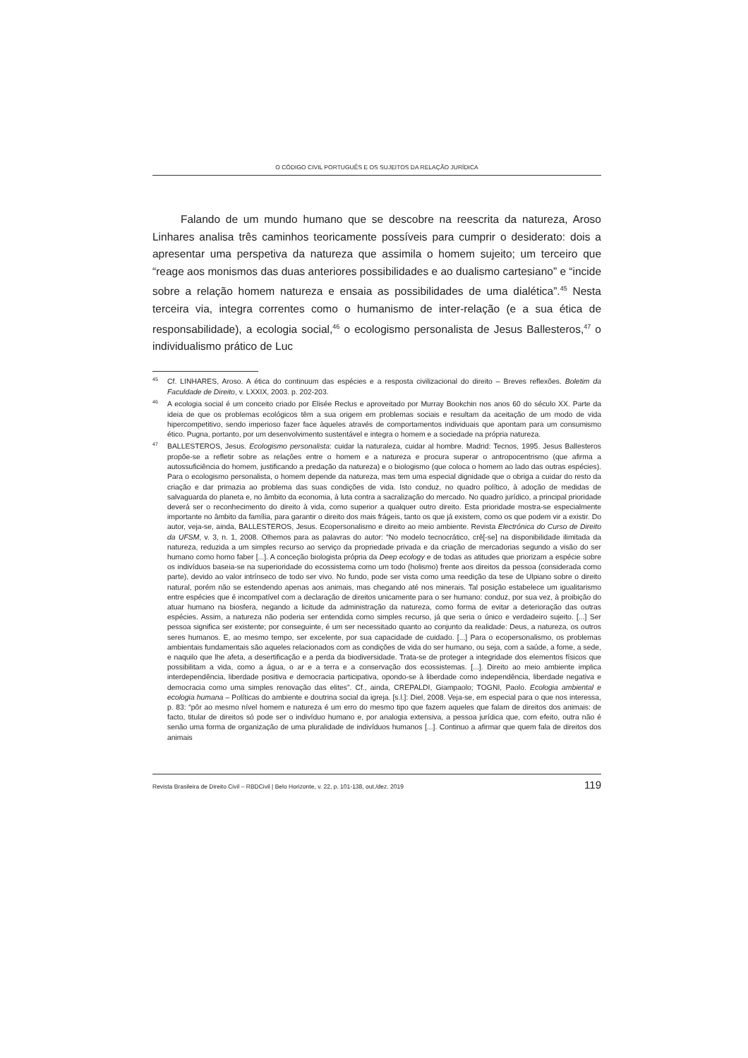O CÓDIGO CIVIL PORTUGUÊS E OS SUJEITOS DA RELAÇÃO JURÍDICA
Falando de um mundo humano que se descobre na reescrita da natureza, Aroso Linhares analisa três caminhos teoricamente possíveis para cumprir o desiderato: dois a apresentar uma perspetiva da natureza que assimila o homem sujeito; um terceiro que “reage aos monismos das duas anteriores possibilidades e ao dualismo cartesiano” e “incide sobre a relação homem natureza e ensaia as possibilidades de uma dialética”.<sup>45</sup> Nesta terceira via, integra correntes como o humanismo de inter-relação (e a sua ética de responsabilidade), a ecologia social,<sup>46</sup> o ecologismo personalista de Jesus Ballesteros,<sup>47</sup> o individualismo prático de Luc
<sup>45</sup> Cf. LINHARES, Aroso. A ética do continuum das espécies e a resposta civilizacional do direito – Breves reflexões. Boletim da Faculdade de Direito, v. LXXIX, 2003. p. 202-203.
<sup>46</sup> A ecologia social é um conceito criado por Elisée Reclus e aproveitado por Murray Bookchin nos anos 60 do século XX. Parte da ideia de que os problemas ecológicos têm a sua origem em problemas sociais e resultam da aceitação de um modo de vida hipercompetitivo, sendo imperioso fazer face àqueles através de comportamentos individuais que apontam para um consumismo ético. Pugna, portanto, por um desenvolvimento sustentável e integra o homem e a sociedade na própria natureza.
<sup>47</sup>BALLESTEROS, Jesus. Ecologismo personalista: cuidar la naturaleza, cuidar al hombre. Madrid: Tecnos, 1995. Jesus Ballesteros propõe-se a refletir sobre as relações entre o homem e a natureza e procura superar o antropocentrismo (que afirma a autossuficiência do homem, justificando a predação da natureza) e o biologismo (que coloca o homem ao lado das outras espécies). Para o ecologismo personalista, o homem depende da natureza, mas tem uma especial dignidade que o obriga a cuidar do resto da criação e dar primazia ao problema das suas condições de vida. Isto conduz, no quadro político, à adoção de medidas de salvaguarda do planeta e, no âmbito da economia, à luta contra a sacralização do mercado. No quadro jurídico, a principal prioridade deverá ser o reconhecimento do direito à vida, como superior a qualquer outro direito. Esta prioridade mostra-se especialmente importante no âmbito da família, para garantir o direito dos mais frágeis, tanto os que já existem, como os que podem vir a existir. Do autor, veja-se, ainda, BALLESTEROS, Jesus. Ecopersonalismo e direito ao meio ambiente. Revista Electrónica do Curso de Direito da UFSM, v. 3, n. 1, 2008. Olhemos para as palavras do autor: “No modelo tecnocrático, crê[-se] na disponibilidade ilimitada da natureza, reduzida a um simples recurso ao serviço da propriedade privada e da criação de mercadorias segundo a visão do ser humano como homo faber [...]. A conceção biologista própria da Deep ecology e de todas as atitudes que priorizam a espécie sobre os indivíduos baseia-se na superioridade do ecossistema como um todo (holismo) frente aos direitos da pessoa (considerada como parte), devido ao valor intrínseco de todo ser vivo. No fundo, pode ser vista como uma reedição da tese de Ulpiano sobre o direito natural, porém não se estendendo apenas aos animais, mas chegando até nos minerais. Tal posição estabelece um igualitarismo entre espécies que é incompatível com a declaração de direitos unicamente para o ser humano: conduz, por sua vez, à proibição do atuar humano na biosfera, negando a licitude da administração da natureza, como forma de evitar a deterioração das outras espécies. Assim, a natureza não poderia ser entendida como simples recurso, já que seria o único e verdadeiro sujeito. [...] Ser pessoa significa ser existente; por conseguinte, é um ser necessitado quanto ao conjunto da realidade: Deus, a natureza, os outros seres humanos. E, ao mesmo tempo, ser excelente, por sua capacidade de cuidado. [...] Para o ecopersonalismo, os problemas ambientais fundamentais são aqueles relacionados com as condições de vida do ser humano, ou seja, com a saúde, a fome, a sede, e naquilo que lhe afeta, a desertificação e a perda da biodiversidade. Trata-se de proteger a integridade dos elementos físicos que possibilitam a vida, como a água, o ar e a terra e a conservação dos ecossistemas. [...]. Direito ao meio ambiente implica interdependência, liberdade positiva e democracia participativa, opondo-se à liberdade como independência, liberdade negativa e democracia como uma simples renovação das elites”. Cf., ainda, CREPALDI, Giampaolo; TOGNI, Paolo. Ecologia ambiental e ecologia humana – Políticas do ambiente e doutrina social da igreja. [s.l.]: Diel, 2008. Veja-se, em especial para o que nos interessa, p. 83: “pôr ao mesmo nível homem e natureza é um erro do mesmo tipo que fazem aqueles que falam de direitos dos animais: de facto, titular de direitos só pode ser o indivíduo humano e, por analogia extensiva, a pessoa jurídica que, com efeito, outra não é senão uma forma de organização de uma pluralidade de indivíduos humanos [...]. Continuo a afirmar que quem fala de direitos dos animais
Revista Brasileira de Direito Civil – RBDCivil | Belo Horizonte, v. 22, p. 101-138, out./dez. 2019 119